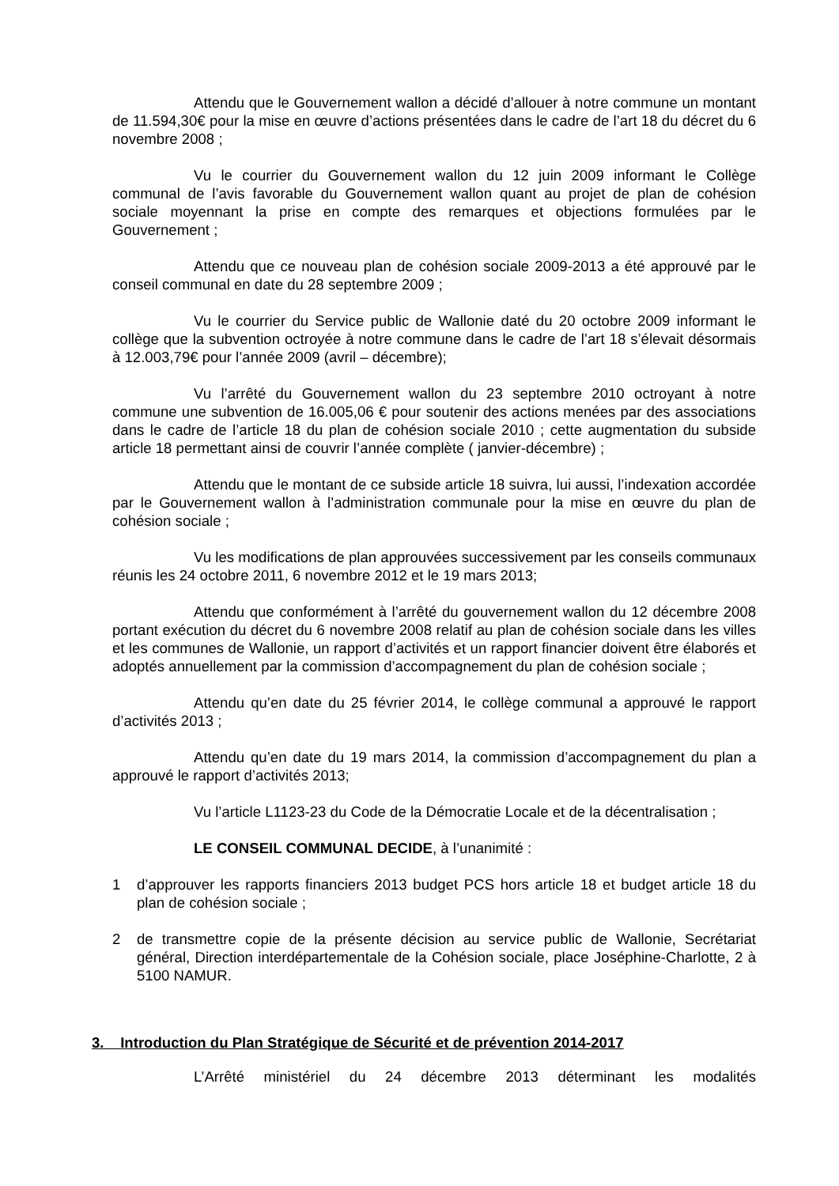Attendu que le Gouvernement wallon a décidé d’allouer à notre commune un montant de 11.594,30€ pour la mise en œuvre d’actions présentées dans le cadre de l’art 18 du décret du 6 novembre 2008 ;
Vu le courrier du Gouvernement wallon du 12 juin 2009 informant le Collège communal de l’avis favorable du Gouvernement wallon quant au projet de plan de cohésion sociale moyennant la prise en compte des remarques et objections formulées par le Gouvernement ;
Attendu que ce nouveau plan de cohésion sociale 2009-2013 a été approuvé par le conseil communal en date du 28 septembre 2009 ;
Vu le courrier du Service public de Wallonie daté du 20 octobre 2009 informant le collège que la subvention octroyée à notre commune dans le cadre de l’art 18 s’élevait désormais à 12.003,79€ pour l’année 2009 (avril – décembre);
Vu l’arrêté du Gouvernement wallon du 23 septembre 2010 octroyant à notre commune une subvention de 16.005,06 € pour soutenir des actions menées par des associations dans le cadre de l’article 18 du plan de cohésion sociale 2010 ; cette augmentation du subside article 18 permettant ainsi de couvrir l’année complète ( janvier-décembre) ;
Attendu que le montant de ce subside article 18 suivra, lui aussi, l’indexation accordée par le Gouvernement wallon à l’administration communale pour la mise en œuvre du plan de cohésion sociale ;
Vu les modifications de plan approuvées successivement par les conseils communaux réunis les 24 octobre 2011, 6 novembre 2012 et le 19 mars 2013;
Attendu que conformément à l’arrêté du gouvernement wallon du 12 décembre 2008 portant exécution du décret du 6 novembre 2008 relatif au plan de cohésion sociale dans les villes et les communes de Wallonie, un rapport d’activités et un rapport financier doivent être élaborés et adoptés annuellement par la commission d’accompagnement du plan de cohésion sociale ;
Attendu qu’en date du 25 février 2014, le collège communal a approuvé le rapport d’activités 2013 ;
Attendu qu’en date du 19 mars 2014, la commission d’accompagnement du plan a approuvé le rapport d’activités 2013;
Vu l’article L1123-23 du Code de la Démocratie Locale et de la décentralisation ;
LE CONSEIL COMMUNAL DECIDE, à l’unanimité :
1 d’approuver les rapports financiers 2013 budget PCS hors article 18 et budget article 18 du plan de cohésion sociale ;
2 de transmettre copie de la présente décision au service public de Wallonie, Secrétariat général, Direction interdépartementale de la Cohésion sociale, place Joséphine-Charlotte, 2 à 5100 NAMUR.
3. Introduction du Plan Stratégique de Sécurité et de prévention 2014-2017
L’Arrêté ministériel du 24 décembre 2013 déterminant les modalités